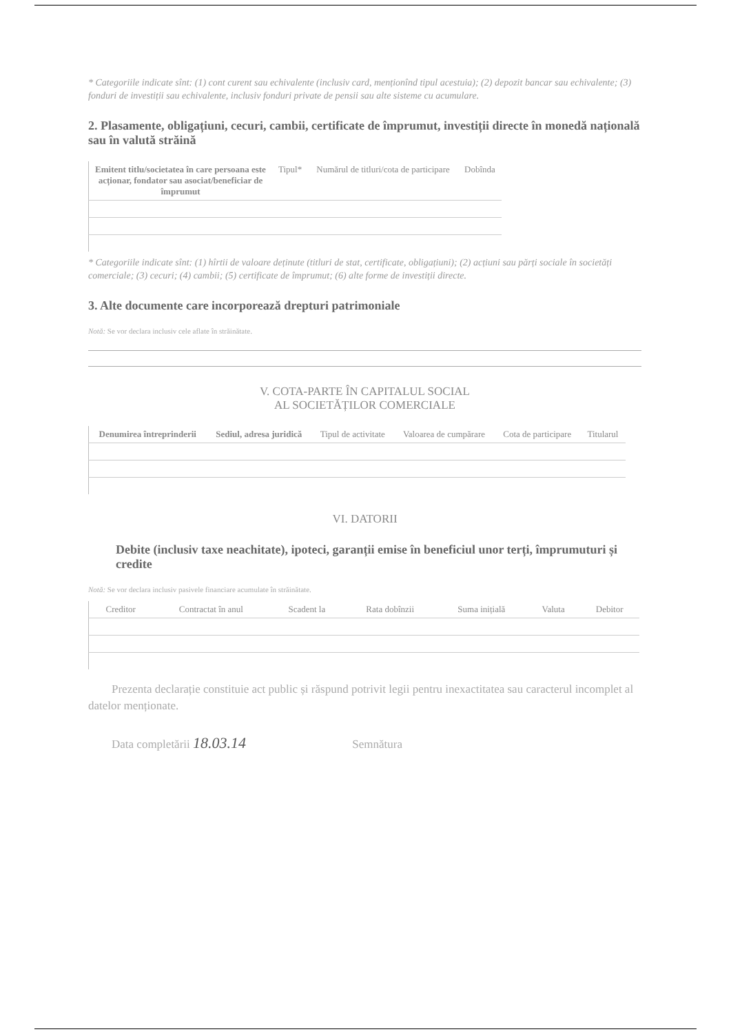* Categoriile indicate sînt: (1) cont curent sau echivalente (inclusiv card, menționînd tipul acestuia); (2) depozit bancar sau echivalente; (3) fonduri de investiții sau echivalente, inclusiv fonduri private de pensii sau alte sisteme cu acumulare.
2. Plasamente, obligațiuni, cecuri, cambii, certificate de împrumut, investiții directe în monedă națională sau în valută străină
| Emitent titlu/societatea în care persoana este acționar, fondator sau asociat/beneficiar de împrumut | Tipul* | Numărul de titluri/cota de participare | Dobînda |
| --- | --- | --- | --- |
* Categoriile indicate sînt: (1) hîrtii de valoare deținute (titluri de stat, certificate, obligațiuni); (2) acțiuni sau părți sociale în societăți comerciale; (3) cecuri; (4) cambii; (5) certificate de împrumut; (6) alte forme de investiții directe.
3. Alte documente care incorporează drepturi patrimoniale
Notă: Se vor declara inclusiv cele aflate în străinătate.
V. COTA-PARTE ÎN CAPITALUL SOCIAL
AL SOCIETĂȚILOR COMERCIALE
| Denumirea întreprinderii | Sediul, adresa juridică | Tipul de activitate | Valoarea de cumpărare | Cota de participare | Titularul |
| --- | --- | --- | --- | --- | --- |
VI. DATORII
Debite (inclusiv taxe neachitate), ipoteci, garanții emise în beneficiul unor terți, împrumuturi și credite
Notă: Se vor declara inclusiv pasivele financiare acumulate în străinătate.
| Creditor | Contractat în anul | Scadent la | Rata dobînzii | Suma inițială | Valuta | Debitor |
| --- | --- | --- | --- | --- | --- | --- |
Prezenta declarație constituie act public și răspund potrivit legii pentru inexactitatea sau caracterul incomplet al datelor menționate.
Data completării 18.03.14 Semnătura